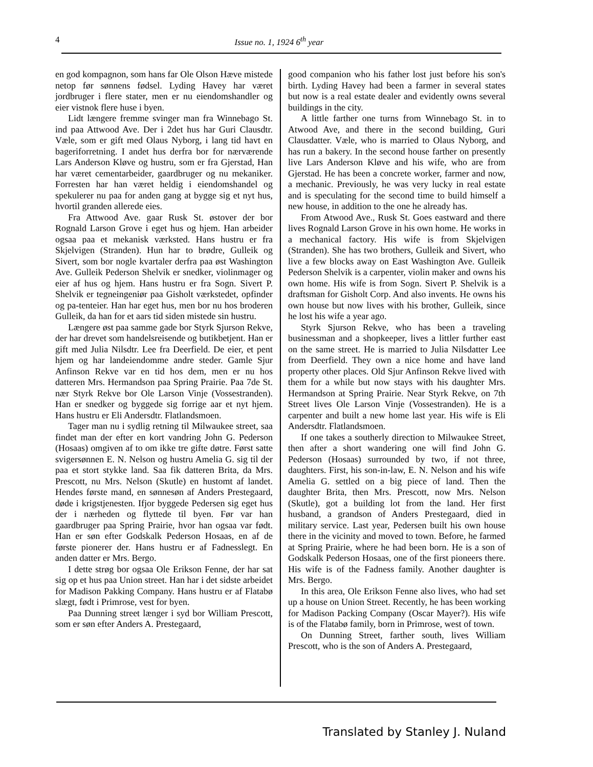4 Issue no. 1, 1924 6<sup>th</sup> year
en god kompagnon, som hans far Ole Olson Hæve mistede netop før sønnens fødsel. Lyding Havey har været jordbruger i flere stater, men er nu eiendomshandler og eier vistnok flere huse i byen.
Lidt længere fremme svinger man fra Winnebago St. ind paa Attwood Ave. Der i 2det hus har Guri Clausdtr. Væle, som er gift med Olaus Nyborg, i lang tid havt en bageriforretning. I andet hus derfra bor for nærværende Lars Anderson Kløve og hustru, som er fra Gjerstad, Han har været cementarbeider, gaardbruger og nu mekaniker. Forresten har han været heldig i eiendomshandel og spekulerer nu paa for anden gang at bygge sig et nyt hus, hvortil granden allerede eies.
Fra Attwood Ave. gaar Rusk St. østover der bor Rognald Larson Grove i eget hus og hjem. Han arbeider ogsaa paa et mekanisk værksted. Hans hustru er fra Skjelvigen (Stranden). Hun har to brødre, Gulleik og Sivert, som bor nogle kvartaler derfra paa øst Washington Ave. Gulleik Pederson Shelvik er snedker, violinmager og eier af hus og hjem. Hans hustru er fra Sogn. Sivert P. Shelvik er tegneingeniør paa Gisholt værkstedet, opfinder og pa-tenteier. Han har eget hus, men bor nu hos broderen Gulleik, da han for et aars tid siden mistede sin hustru.
Længere øst paa samme gade bor Styrk Sjurson Rekve, der har drevet som handelsreisende og butikbetjent. Han er gift med Julia Nilsdtr. Lee fra Deerfield. De eier, et pent hjem og har landeiendomme andre steder. Gamle Sjur Anfinson Rekve var en tid hos dem, men er nu hos datteren Mrs. Hermandson paa Spring Prairie. Paa 7de St. nær Styrk Rekve bor Ole Larson Vinje (Vossestranden). Han er snedker og byggede sig forrige aar et nyt hjem. Hans hustru er Eli Andersdtr. Flatlandsmoen.
Tager man nu i sydlig retning til Milwaukee street, saa findet man der efter en kort vandring John G. Pederson (Hosaas) omgiven af to om ikke tre gifte døtre. Først satte svigersønnen E. N. Nelson og hustru Amelia G. sig til der paa et stort stykke land. Saa fik datteren Brita, da Mrs. Prescott, nu Mrs. Nelson (Skutle) en hustomt af landet. Hendes første mand, en sønnesøn af Anders Prestegaard, døde i krigstjenesten. Ifjor byggede Pedersen sig eget hus der i nærheden og flyttede til byen. Før var han gaardbruger paa Spring Prairie, hvor han ogsaa var født. Han er søn efter Godskalk Pederson Hosaas, en af de første pionerer der. Hans hustru er af Fadnesslegt. En anden datter er Mrs. Bergo.
I dette strøg bor ogsaa Ole Erikson Fenne, der har sat sig op et hus paa Union street. Han har i det sidste arbeidet for Madison Pakking Company. Hans hustru er af Flatabø slægt, født i Primrose, vest for byen.
Paa Dunning street længer i syd bor William Prescott, som er søn efter Anders A. Prestegaard,
good companion who his father lost just before his son's birth. Lyding Havey had been a farmer in several states but now is a real estate dealer and evidently owns several buildings in the city.
A little farther one turns from Winnebago St. in to Atwood Ave, and there in the second building, Guri Clausdatter. Væle, who is married to Olaus Nyborg, and has run a bakery. In the second house farther on presently live Lars Anderson Kløve and his wife, who are from Gjerstad. He has been a concrete worker, farmer and now, a mechanic. Previously, he was very lucky in real estate and is speculating for the second time to build himself a new house, in addition to the one he already has.
From Atwood Ave., Rusk St. Goes eastward and there lives Rognald Larson Grove in his own home. He works in a mechanical factory. His wife is from Skjelvigen (Stranden). She has two brothers, Gulleik and Sivert, who live a few blocks away on East Washington Ave. Gulleik Pederson Shelvik is a carpenter, violin maker and owns his own home. His wife is from Sogn. Sivert P. Shelvik is a draftsman for Gisholt Corp. And also invents. He owns his own house but now lives with his brother, Gulleik, since he lost his wife a year ago.
Styrk Sjurson Rekve, who has been a traveling businessman and a shopkeeper, lives a littler further east on the same street. He is married to Julia Nilsdatter Lee from Deerfield. They own a nice home and have land property other places. Old Sjur Anfinson Rekve lived with them for a while but now stays with his daughter Mrs. Hermandson at Spring Prairie. Near Styrk Rekve, on 7th Street lives Ole Larson Vinje (Vossestranden). He is a carpenter and built a new home last year. His wife is Eli Andersdtr. Flatlandsmoen.
If one takes a southerly direction to Milwaukee Street, then after a short wandering one will find John G. Pederson (Hosaas) surrounded by two, if not three, daughters. First, his son-in-law, E. N. Nelson and his wife Amelia G. settled on a big piece of land. Then the daughter Brita, then Mrs. Prescott, now Mrs. Nelson (Skutle), got a building lot from the land. Her first husband, a grandson of Anders Prestegaard, died in military service. Last year, Pedersen built his own house there in the vicinity and moved to town. Before, he farmed at Spring Prairie, where he had been born. He is a son of Godskalk Pederson Hosaas, one of the first pioneers there. His wife is of the Fadness family. Another daughter is Mrs. Bergo.
In this area, Ole Erikson Fenne also lives, who had set up a house on Union Street. Recently, he has been working for Madison Packing Company (Oscar Mayer?). His wife is of the Flatabø family, born in Primrose, west of town.
On Dunning Street, farther south, lives William Prescott, who is the son of Anders A. Prestegaard,
Translated by Stanley J. Nuland